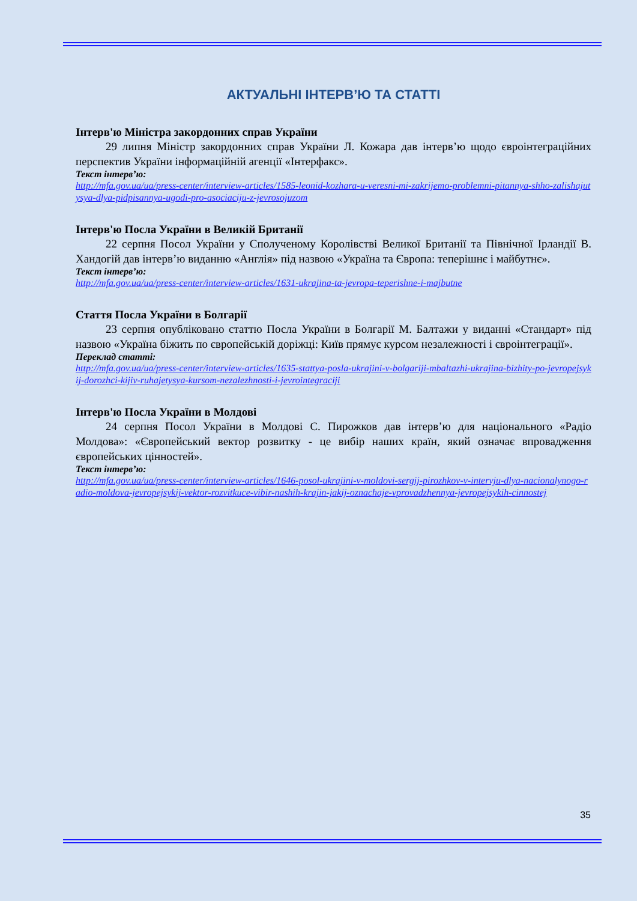АКТУАЛЬНІ ІНТЕРВ’Ю ТА СТАТТІ
Інтерв'ю Міністра закордонних справ України
29 липня Міністр закордонних справ України Л. Кожара дав інтерв’ю щодо євроінтеграційних перспектив України інформаційній агенції «Інтерфакс».
Текст інтерв’ю:
http://mfa.gov.ua/ua/press-center/interview-articles/1585-leonid-kozhara-u-veresni-mi-zakrijemo-problemni-pitannya-shho-zalishajutysya-dlya-pidpisannya-ugodi-pro-asociaciju-z-jevrosojuzom
Інтерв'ю Посла України в Великій Британії
22 серпня Посол України у Сполученому Королівстві Великої Британії та Північної Ірландії В. Хандогій дав інтерв’ю виданню «Англія» під назвою «Україна та Європа: теперішнє і майбутнє».
Текст інтерв’ю:
http://mfa.gov.ua/ua/press-center/interview-articles/1631-ukrajina-ta-jevropa-teperishne-i-majbutne
Стаття Посла України в Болгарії
23 серпня опубліковано статтю Посла України в Болгарії М. Балтажи у виданні «Стандарт» під назвою «Україна біжить по європейській доріжці: Київ прямує курсом незалежності і євроінтеграції».
Переклад статті:
http://mfa.gov.ua/ua/press-center/interview-articles/1635-stattya-posla-ukrajini-v-bolgariji-mbaltazhi-ukrajina-bizhity-po-jevropejsykij-dorozhci-kijiv-ruhajetysya-kursom-nezalezhnosti-i-jevrointegraciji
Інтерв'ю Посла України в Молдові
24 серпня Посол України в Молдові С. Пирожков дав інтерв’ю для національного «Радіо Молдова»: «Європейський вектор розвитку - це вибір наших країн, який означає впровадження європейських цінностей».
Текст інтерв’ю:
http://mfa.gov.ua/ua/press-center/interview-articles/1646-posol-ukrajini-v-moldovi-sergij-pirozhkov-v-intervju-dlya-nacionalynogo-radio-moldova-jevropejsykij-vektor-rozvitkuce-vibir-nashih-krajin-jakij-oznachaje-vprovadzhennya-jevropejsykih-cinnostej
35